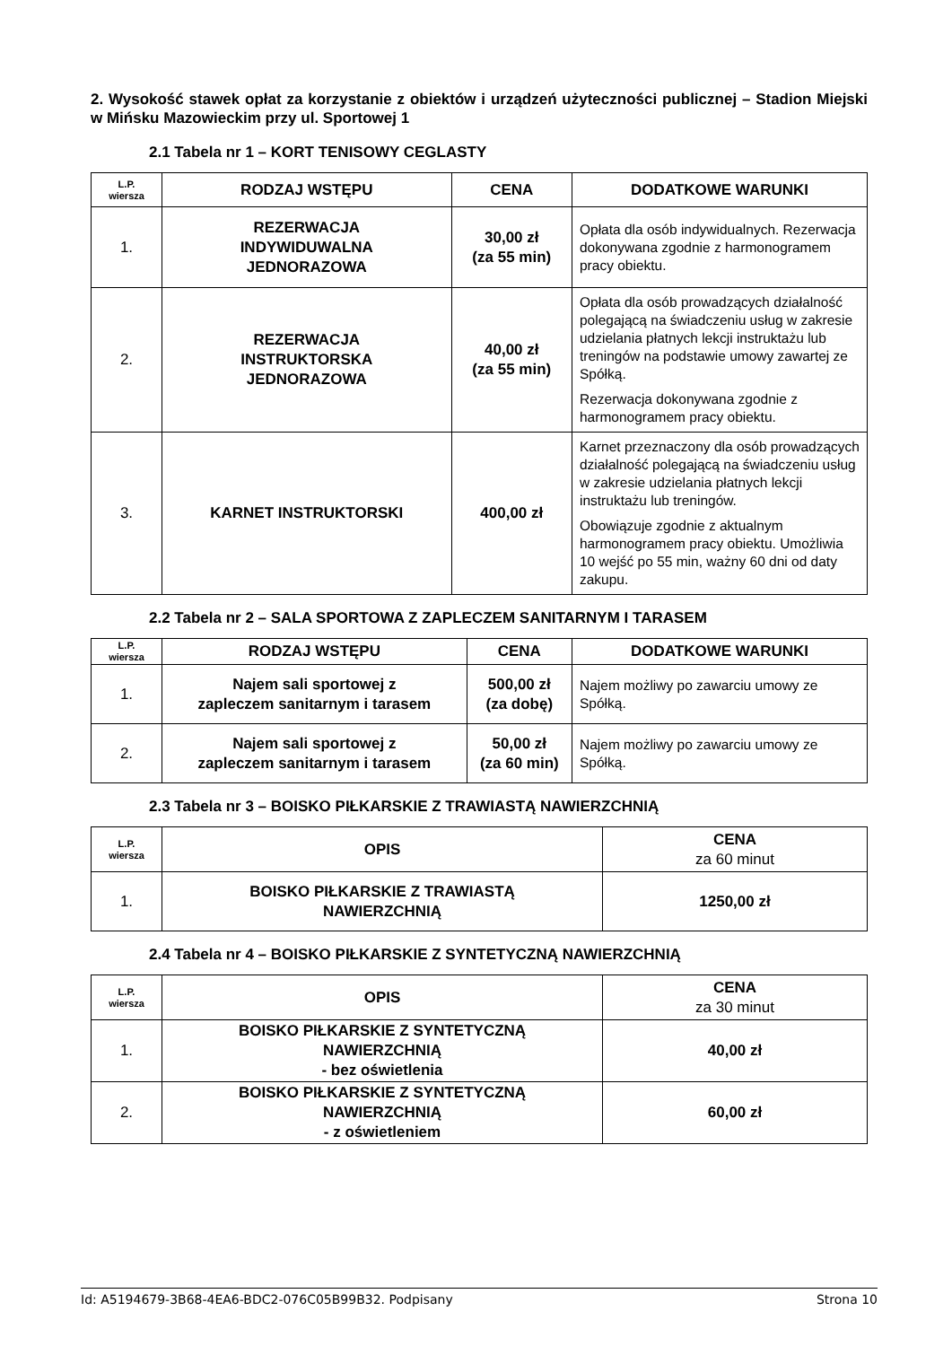2. Wysokość stawek opłat za korzystanie z obiektów i urządzeń użyteczności publicznej – Stadion Miejski w Mińsku Mazowieckim przy ul. Sportowej 1
2.1 Tabela nr 1 – KORT TENISOWY CEGLASTY
| L.P. wiersza | RODZAJ WSTĘPU | CENA | DODATKOWE WARUNKI |
| --- | --- | --- | --- |
| 1. | REZERWACJA INDYWIDUWALNA JEDNORAZOWA | 30,00 zł (za 55 min) | Opłata dla osób indywidualnych. Rezerwacja dokonywana zgodnie z harmonogramem pracy obiektu. |
| 2. | REZERWACJA INSTRUKTORSKA JEDNORAZOWA | 40,00 zł (za 55 min) | Opłata dla osób prowadzących działalność polegającą na świadczeniu usług w zakresie udzielania płatnych lekcji instruktażu lub treningów na podstawie umowy zawartej ze Spółką. Rezerwacja dokonywana zgodnie z harmonogramem pracy obiektu. |
| 3. | KARNET INSTRUKTORSKI | 400,00 zł | Karnet przeznaczony dla osób prowadzących działalność polegającą na świadczeniu usług w zakresie udzielania płatnych lekcji instruktażu lub treningów. Obowiązuje zgodnie z aktualnym harmonogramem pracy obiektu. Umożliwia 10 wejść po 55 min, ważny 60 dni od daty zakupu. |
2.2 Tabela nr 2 – SALA SPORTOWA Z ZAPLECZEM SANITARNYM I TARASEM
| L.P. wiersza | RODZAJ WSTĘPU | CENA | DODATKOWE WARUNKI |
| --- | --- | --- | --- |
| 1. | Najem sali sportowej z zapleczem sanitarnym i tarasem | 500,00 zł (za dobę) | Najem możliwy po zawarciu umowy ze Spółką. |
| 2. | Najem sali sportowej z zapleczem sanitarnym i tarasem | 50,00 zł (za 60 min) | Najem możliwy po zawarciu umowy ze Spółką. |
2.3 Tabela nr 3 – BOISKO PIŁKARSKIE Z TRAWIASTĄ NAWIERZCHNIĄ
| L.P. wiersza | OPIS | CENA za 60 minut |
| --- | --- | --- |
| 1. | BOISKO PIŁKARSKIE Z TRAWIASTĄ NAWIERZCHNIĄ | 1250,00 zł |
2.4 Tabela nr 4 – BOISKO PIŁKARSKIE Z SYNTETYCZNĄ NAWIERZCHNIĄ
| L.P. wiersza | OPIS | CENA za 30 minut |
| --- | --- | --- |
| 1. | BOISKO PIŁKARSKIE Z SYNTETYCZNĄ NAWIERZCHNIĄ - bez oświetlenia | 40,00 zł |
| 2. | BOISKO PIŁKARSKIE Z SYNTETYCZNĄ NAWIERZCHNIĄ - z oświetleniem | 60,00 zł |
Id: A5194679-3B68-4EA6-BDC2-076C05B99B32. Podpisany Strona 10